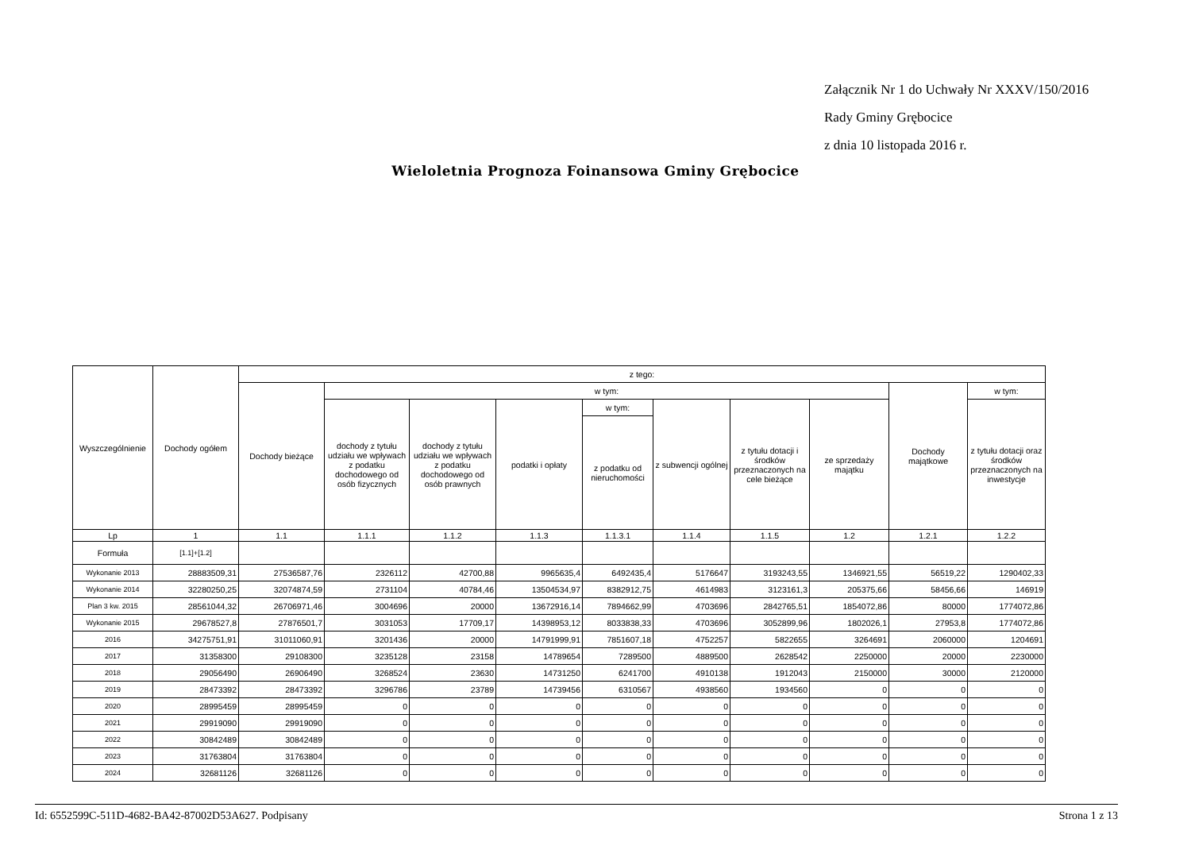Załącznik Nr 1 do Uchwały Nr XXXV/150/2016
Rady Gminy Grębocice
z dnia 10 listopada 2016 r.
Wieloletnia Prognoza Foinansowa Gminy Grębocice
| Wyszczególnienie | Dochody ogółem | z tego: | | | | | | | | | |
| --- | --- | --- | --- | --- | --- | --- | --- | --- | --- | --- | --- |
| | | Dochody bieżące | w tym: | | | | | | | Dochody majątkowe | w tym: |
| | | | dochody z tytułu udziału we wpływach z podatku dochodowego od osób fizycznych | dochody z tytułu udziału we wpływach z podatku dochodowego od osób prawnych | podatki i opłaty | w tym: | z subwencji ogólnej | z tytułu dotacji i środków przeznaczonych na cele bieżące | ze sprzedaży majątku | | z tytułu dotacji oraz środków przeznaczonych na inwestycje |
| | | | | | | z podatku od nieruchomości | | | | | |
| Lp | 1 | 1.1 | 1.1.1 | 1.1.2 | 1.1.3 | 1.1.3.1 | 1.1.4 | 1.1.5 | 1.2 | 1.2.1 | 1.2.2 |
| Formuła | [1.1]+[1.2] | | | | | | | | | | |
| Wykonanie 2013 | 28883509,31 | 27536587,76 | 2326112 | 42700,88 | 9965635,4 | 6492435,4 | 5176647 | 3193243,55 | 1346921,55 | 56519,22 | 1290402,33 |
| Wykonanie 2014 | 32280250,25 | 32074874,59 | 2731104 | 40784,46 | 13504534,97 | 8382912,75 | 4614983 | 3123161,3 | 205375,66 | 58456,66 | 146919 |
| Plan 3 kw. 2015 | 28561044,32 | 26706971,46 | 3004696 | 20000 | 13672916,14 | 7894662,99 | 4703696 | 2842765,51 | 1854072,86 | 80000 | 1774072,86 |
| Wykonanie 2015 | 29678527,8 | 27876501,7 | 3031053 | 17709,17 | 14398953,12 | 8033838,33 | 4703696 | 3052899,96 | 1802026,1 | 27953,8 | 1774072,86 |
| 2016 | 34275751,91 | 31011060,91 | 3201436 | 20000 | 14791999,91 | 7851607,18 | 4752257 | 5822655 | 3264691 | 2060000 | 1204691 |
| 2017 | 31358300 | 29108300 | 3235128 | 23158 | 14789654 | 7289500 | 4889500 | 2628542 | 2250000 | 20000 | 2230000 |
| 2018 | 29056490 | 26906490 | 3268524 | 23630 | 14731250 | 6241700 | 4910138 | 1912043 | 2150000 | 30000 | 2120000 |
| 2019 | 28473392 | 28473392 | 3296786 | 23789 | 14739456 | 6310567 | 4938560 | 1934560 | 0 | 0 | 0 |
| 2020 | 28995459 | 28995459 | 0 | 0 | 0 | 0 | 0 | 0 | 0 | 0 | 0 |
| 2021 | 29919090 | 29919090 | 0 | 0 | 0 | 0 | 0 | 0 | 0 | 0 | 0 |
| 2022 | 30842489 | 30842489 | 0 | 0 | 0 | 0 | 0 | 0 | 0 | 0 | 0 |
| 2023 | 31763804 | 31763804 | 0 | 0 | 0 | 0 | 0 | 0 | 0 | 0 | 0 |
| 2024 | 32681126 | 32681126 | 0 | 0 | 0 | 0 | 0 | 0 | 0 | 0 | 0 |
Id: 6552599C-511D-4682-BA42-87002D53A627. Podpisany Strona 1 z 13